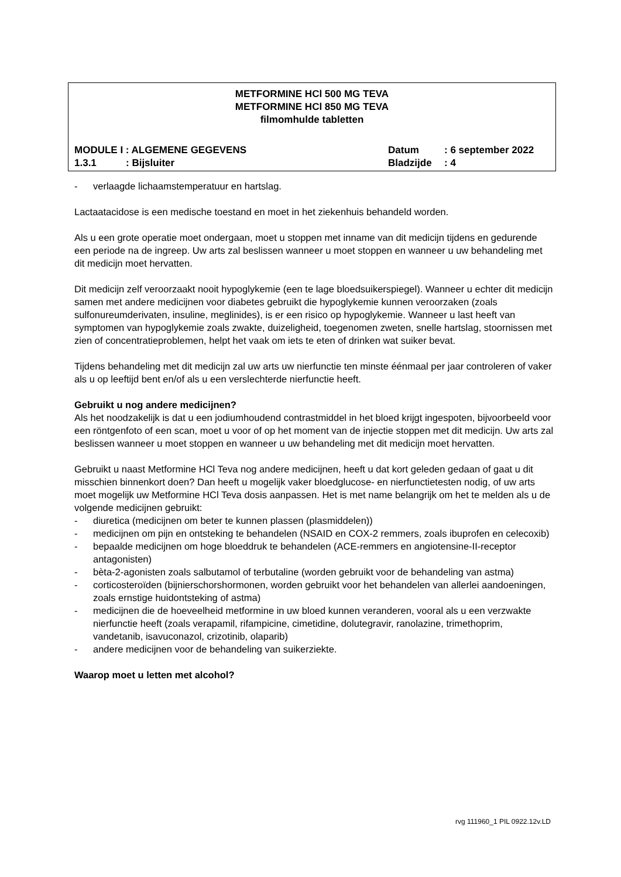METFORMINE HCl 500 MG TEVA
METFORMINE HCl 850 MG TEVA
filmomhulde tabletten
MODULE I : ALGEMENE GEGEVENS Datum : 6 september 2022
1.3.1: Bijsluiter Bladzijde : 4
- verlaagde lichaamstemperatuur en hartslag.
Lactaatacidose is een medische toestand en moet in het ziekenhuis behandeld worden.
Als u een grote operatie moet ondergaan, moet u stoppen met inname van dit medicijn tijdens en gedurende een periode na de ingreep. Uw arts zal beslissen wanneer u moet stoppen en wanneer u uw behandeling met dit medicijn moet hervatten.
Dit medicijn zelf veroorzaakt nooit hypoglykemie (een te lage bloedsuikerspiegel). Wanneer u echter dit medicijn samen met andere medicijnen voor diabetes gebruikt die hypoglykemie kunnen veroorzaken (zoals sulfonureumderivaten, insuline, meglinides), is er een risico op hypoglykemie. Wanneer u last heeft van symptomen van hypoglykemie zoals zwakte, duizeligheid, toegenomen zweten, snelle hartslag, stoornissen met zien of concentratieproblemen, helpt het vaak om iets te eten of drinken wat suiker bevat.
Tijdens behandeling met dit medicijn zal uw arts uw nierfunctie ten minste éénmaal per jaar controleren of vaker als u op leeftijd bent en/of als u een verslechterde nierfunctie heeft.
Gebruikt u nog andere medicijnen?
Als het noodzakelijk is dat u een jodiumhoudend contrastmiddel in het bloed krijgt ingespoten, bijvoorbeeld voor een röntgenfoto of een scan, moet u voor of op het moment van de injectie stoppen met dit medicijn. Uw arts zal beslissen wanneer u moet stoppen en wanneer u uw behandeling met dit medicijn moet hervatten.
Gebruikt u naast Metformine HCl Teva nog andere medicijnen, heeft u dat kort geleden gedaan of gaat u dit misschien binnenkort doen? Dan heeft u mogelijk vaker bloedglucose- en nierfunctietesten nodig, of uw arts moet mogelijk uw Metformine HCl Teva dosis aanpassen. Het is met name belangrijk om het te melden als u de volgende medicijnen gebruikt:
- diuretica (medicijnen om beter te kunnen plassen (plasmiddelen))
- medicijnen om pijn en ontsteking te behandelen (NSAID en COX-2 remmers, zoals ibuprofen en celecoxib)
- bepaalde medicijnen om hoge bloeddruk te behandelen (ACE-remmers en angiotensine-II-receptor antagonisten)
- bèta-2-agonisten zoals salbutamol of terbutaline (worden gebruikt voor de behandeling van astma)
- corticosteroïden (bijnierschorshormonen, worden gebruikt voor het behandelen van allerlei aandoeningen, zoals ernstige huidontsteking of astma)
- medicijnen die de hoeveelheid metformine in uw bloed kunnen veranderen, vooral als u een verzwakte nierfunctie heeft (zoals verapamil, rifampicine, cimetidine, dolutegravir, ranolazine, trimethoprim, vandetanib, isavuconazol, crizotinib, olaparib)
- andere medicijnen voor de behandeling van suikerziekte.
Waarop moet u letten met alcohol?
rvg 111960_1 PIL 0922.12v.LD